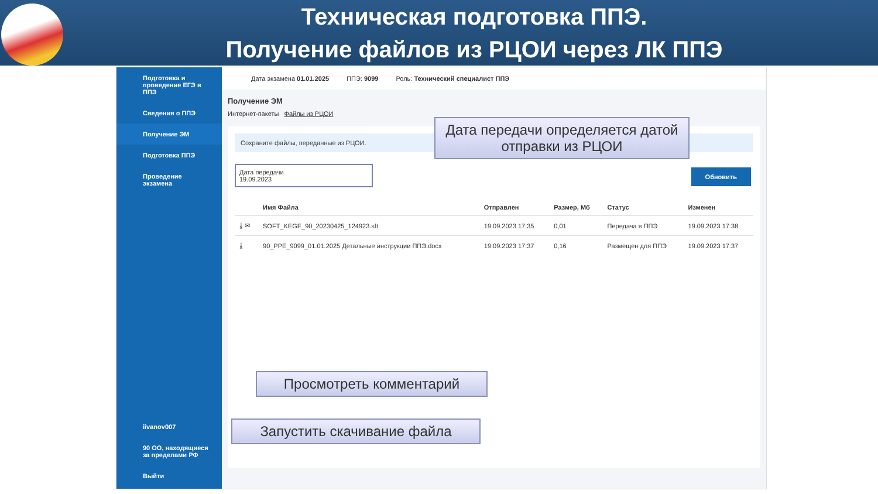Техническая подготовка ППЭ.
Получение файлов из РЦОИ через ЛК ППЭ
Подготовка и проведение ЕГЭ в ППЭ
Сведения о ППЭ
Получение ЭМ
Подготовка ППЭ
Проведение экзамена
iivanov007
90 ОО, находящиеся за пределами РФ
Выйти
Дата экзамена 01.01.2025 ППЭ: 9099 Роль: Технический специалист ППЭ
Получение ЭМ
Интернет-пакеты Файлы из РЦОИ
Сохраните файлы, переданные из РЦОИ.
Дата передачи
19.09.2023
Обновить
| | Имя Файла | Отправлен | Размер, Мб | Статус | Изменен |
| --- | --- | --- | --- | --- | --- |
| ⤓ ✉ | SOFT_KEGE_90_20230425_124923.sft | 19.09.2023 17:35 | 0,01 | Передача в ППЭ | 19.09.2023 17:38 |
| ⤓ | 90_PPE_9099_01.01.2025 Детальные инструкции ППЭ.docx | 19.09.2023 17:37 | 0,16 | Размещен для ППЭ | 19.09.2023 17:37 |
Дата передачи определяется датой отправки из РЦОИ
Просмотреть комментарий
Запустить скачивание файла